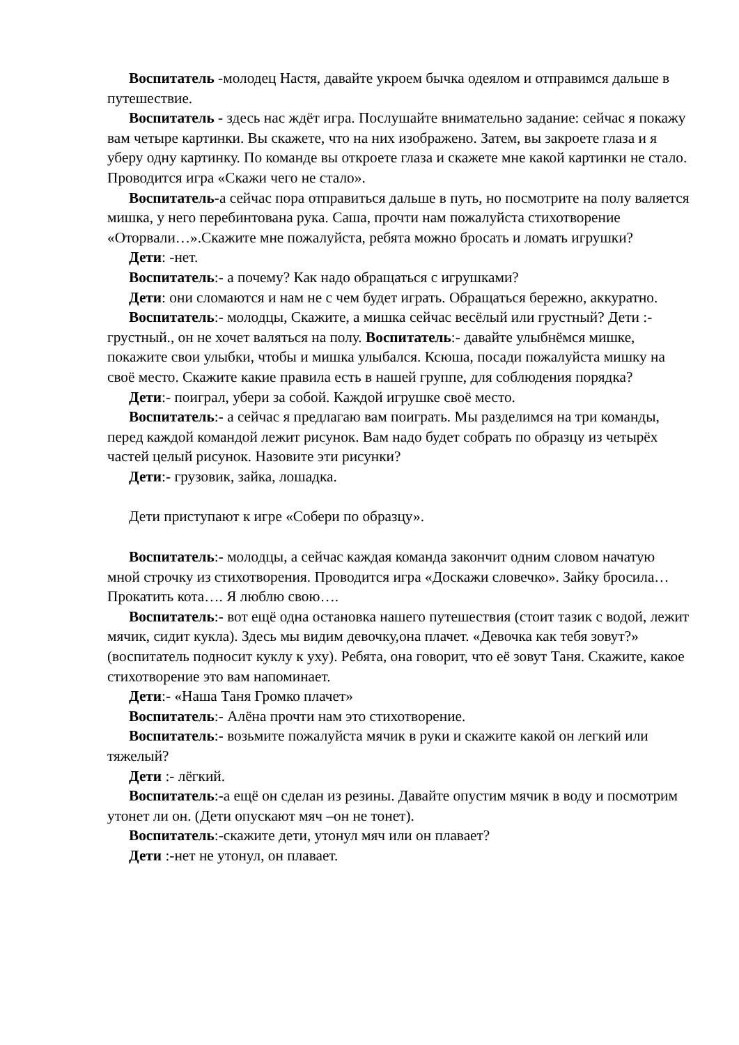Воспитатель -молодец Настя, давайте укроем бычка одеялом и отправимся дальше в путешествие.
Воспитатель - здесь нас ждёт игра. Послушайте внимательно задание: сейчас я покажу вам четыре картинки. Вы скажете, что на них изображено. Затем, вы закроете глаза и я уберу одну картинку. По команде вы откроете глаза и скажете мне какой картинки не стало. Проводится игра «Скажи чего не стало».
Воспитатель-а сейчас пора отправиться дальше в путь, но посмотрите на полу валяется мишка, у него перебинтована рука. Саша, прочти нам пожалуйста стихотворение «Оторвали…».Скажите мне пожалуйста, ребята можно бросать и ломать игрушки?
Дети: -нет.
Воспитатель:- а почему? Как надо обращаться с игрушками?
Дети: они сломаются и нам не с чем будет играть. Обращаться бережно, аккуратно.
Воспитатель:- молодцы, Скажите, а мишка сейчас весёлый или грустный? Дети :-грустный., он не хочет валяться на полу. Воспитатель:- давайте улыбнёмся мишке, покажите свои улыбки, чтобы и мишка улыбался. Ксюша, посади пожалуйста мишку на своё место. Скажите какие правила есть в нашей группе, для соблюдения порядка?
Дети:- поиграл, убери за собой. Каждой игрушке своё место.
Воспитатель:- а сейчас я предлагаю вам поиграть. Мы разделимся на три команды, перед каждой командой лежит рисунок. Вам надо будет собрать по образцу из четырёх частей целый рисунок. Назовите эти рисунки?
Дети:- грузовик, зайка, лошадка.
Дети приступают к игре «Собери по образцу».
Воспитатель:- молодцы, а сейчас каждая команда закончит одним словом начатую мной строчку из стихотворения. Проводится игра «Доскажи словечко». Зайку бросила… Прокатить кота…. Я люблю свою….
Воспитатель:- вот ещё одна остановка нашего путешествия (стоит тазик с водой, лежит мячик, сидит кукла). Здесь мы видим девочку,она плачет. «Девочка как тебя зовут?» (воспитатель подносит куклу к уху). Ребята, она говорит, что её зовут Таня. Скажите, какое стихотворение это вам напоминает.
Дети:- «Наша Таня Громко плачет»
Воспитатель:- Алёна прочти нам это стихотворение.
Воспитатель:- возьмите пожалуйста мячик в руки и скажите какой он легкий или тяжелый?
Дети :- лёгкий.
Воспитатель:-а ещё он сделан из резины. Давайте опустим мячик в воду и посмотрим утонет ли он. (Дети опускают мяч –он не тонет).
Воспитатель:-скажите дети, утонул мяч или он плавает?
Дети :-нет не утонул, он плавает.